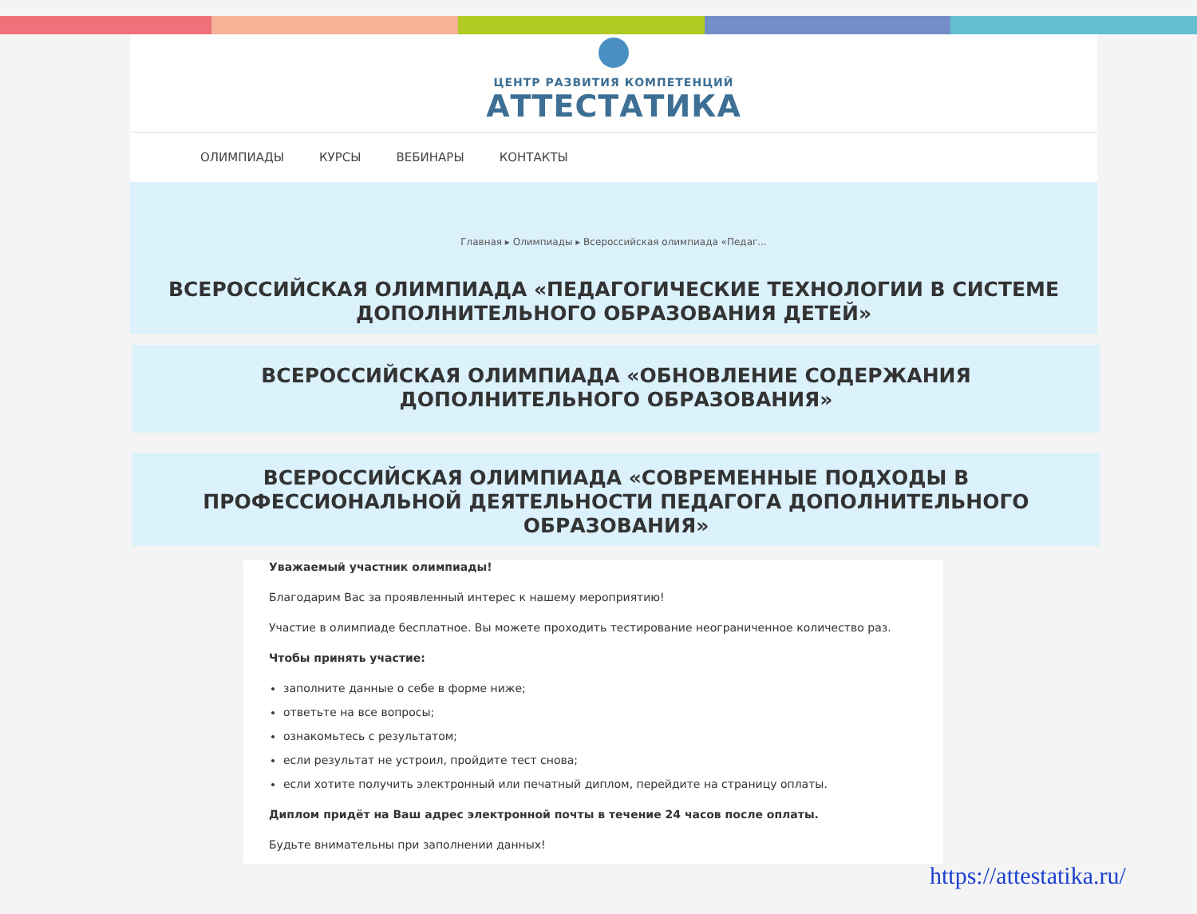ЦЕНТР РАЗВИТИЯ КОМПЕТЕНЦИЙ
АТТЕСТАТИКА
ОЛИМПИАДЫ КУРСЫ ВЕБИНАРЫ КОНТАКТЫ
Главная ▸ Олимпиады ▸ Всероссийская олимпиада «Педаг...
ВСЕРОССИЙСКАЯ ОЛИМПИАДА «ПЕДАГОГИЧЕСКИЕ ТЕХНОЛОГИИ В СИСТЕМЕ ДОПОЛНИТЕЛЬНОГО ОБРАЗОВАНИЯ ДЕТЕЙ»
ВСЕРОССИЙСКАЯ ОЛИМПИАДА «ОБНОВЛЕНИЕ СОДЕРЖАНИЯ
ДОПОЛНИТЕЛЬНОГО ОБРАЗОВАНИЯ»
ВСЕРОССИЙСКАЯ ОЛИМПИАДА «СОВРЕМЕННЫЕ ПОДХОДЫ В ПРОФЕССИОНАЛЬНОЙ ДЕЯТЕЛЬНОСТИ ПЕДАГОГА ДОПОЛНИТЕЛЬНОГО ОБРАЗОВАНИЯ»
Уважаемый участник олимпиады!
Благодарим Вас за проявленный интерес к нашему мероприятию!
Участие в олимпиаде бесплатное. Вы можете проходить тестирование неограниченное количество раз.
Чтобы принять участие:
заполните данные о себе в форме ниже;
ответьте на все вопросы;
ознакомьтесь с результатом;
если результат не устроил, пройдите тест снова;
если хотите получить электронный или печатный диплом, перейдите на страницу оплаты.
Диплом придёт на Ваш адрес электронной почты в течение 24 часов после оплаты.
Будьте внимательны при заполнении данных!
https://attestatika.ru/